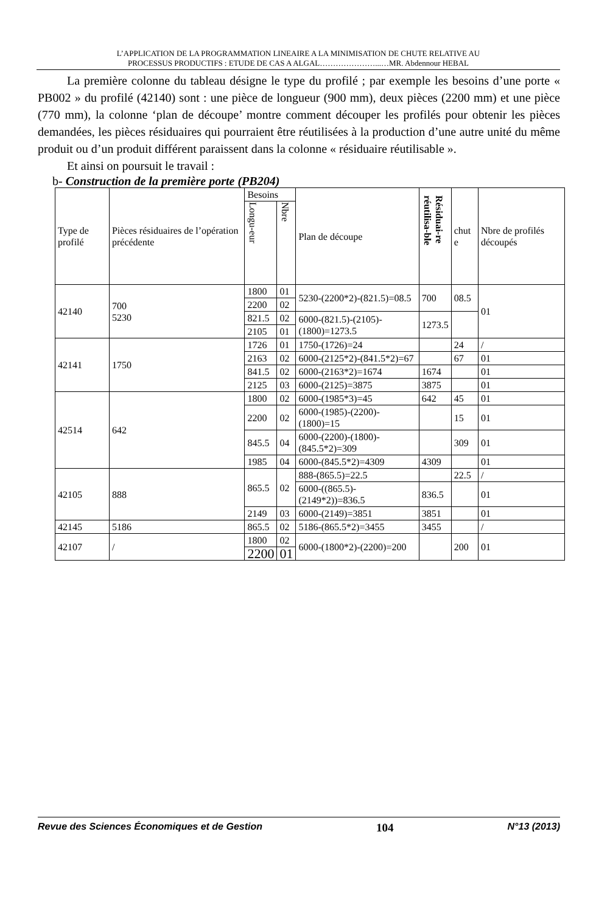L’APPLICATION DE LA PROGRAMMATION LINEAIRE A LA MINIMISATION DE CHUTE RELATIVE AU
PROCESSUS PRODUCTIFS : ETUDE DE CAS A ALGAL…………………...…MR. Abdennour HEBAL
La première colonne du tableau désigne le type du profilé ; par exemple les besoins d’une porte « PB002 » du profilé (42140) sont : une pièce de longueur (900 mm), deux pièces (2200 mm) et une pièce (770 mm), la colonne ‘plan de découpe’ montre comment découper les profilés pour obtenir les pièces demandées, les pièces résiduaires qui pourraient être réutilisées à la production d’une autre unité du même produit ou d’un produit différent paraissent dans la colonne « résiduaire réutilisable ».
Et ainsi on poursuit le travail :
b- Construction de la première porte (PB204)
| Type de profilé | Pièces résiduaires de l’opération précédente | Besoins | | Plan de découpe | Résiduai-re réutilisa-ble | chut e | Nbre de profilés découpés |
| --- | --- | --- | --- | --- | --- | --- | --- |
| | | Longu-eur | Nbre | | | | |
| 42140 | 700 5230 | 1800 | 01 | 5230-(2200*2)-(821.5)=08.5 | 700 | 08.5 | 01 |
| | | 2200 | 02 | | | | |
| | | 821.5 | 02 | 6000-(821.5)-(2105)-(1800)=1273.5 | 1273.5 | | |
| | | 2105 | 01 | | | | |
| 42141 | 1750 | 1726 | 01 | 1750-(1726)=24 | | 24 | / |
| | | 2163 | 02 | 6000-(2125*2)-(841.5*2)=67 | | 67 | 01 |
| | | 841.5 | 02 | 6000-(2163*2)=1674 | 1674 | | 01 |
| | | 2125 | 03 | 6000-(2125)=3875 | 3875 | | 01 |
| 42514 | 642 | 1800 | 02 | 6000-(1985*3)=45 | 642 | 45 | 01 |
| | | 2200 | 02 | 6000-(1985)-(2200)-(1800)=15 | | 15 | 01 |
| | | 845.5 | 04 | 6000-(2200)-(1800)-(845.5*2)=309 | | 309 | 01 |
| | | 1985 | 04 | 6000-(845.5*2)=4309 | 4309 | | 01 |
| 42105 | 888 | 865.5 | 02 | 888-(865.5)=22.5 | | 22.5 | / |
| | | | | 6000-((865.5)-(2149*2))=836.5 | 836.5 | | 01 |
| | | 2149 | 03 | 6000-(2149)=3851 | 3851 | | 01 |
| 42145 | 5186 | 865.5 | 02 | 5186-(865.5*2)=3455 | 3455 | | / |
| 42107 | / | 1800 | 02 | 6000-(1800*2)-(2200)=200 | | 200 | 01 |
| | | 2200 | 01 | | | | |
Revue des Sciences Économiques et de Gestion 104 N°13 (2013)